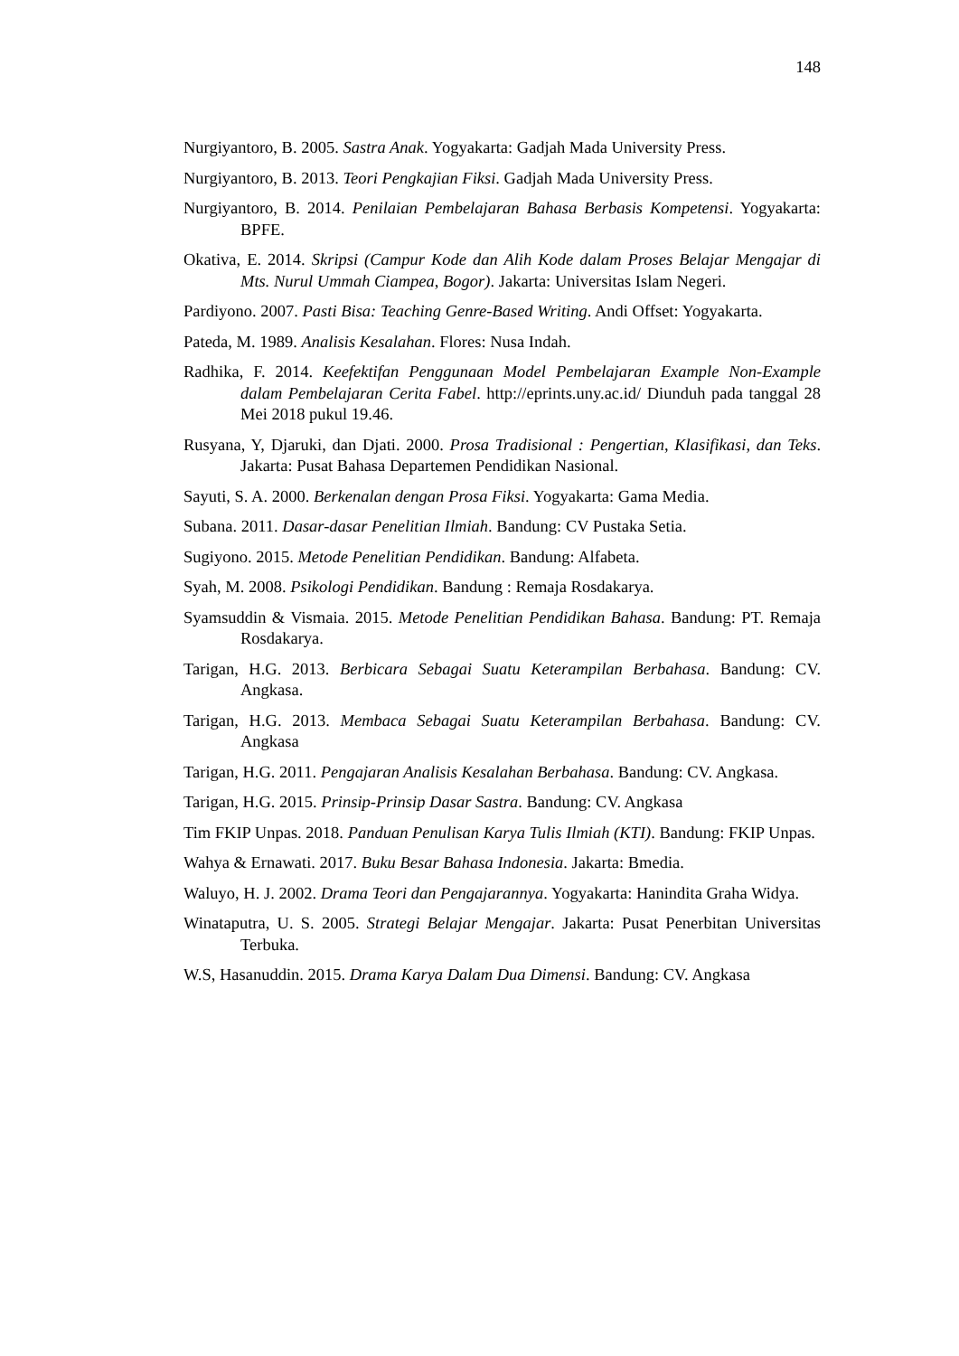148
Nurgiyantoro, B. 2005. Sastra Anak. Yogyakarta: Gadjah Mada University Press.
Nurgiyantoro, B. 2013. Teori Pengkajian Fiksi. Gadjah Mada University Press.
Nurgiyantoro, B. 2014. Penilaian Pembelajaran Bahasa Berbasis Kompetensi. Yogyakarta: BPFE.
Okativa, E. 2014. Skripsi (Campur Kode dan Alih Kode dalam Proses Belajar Mengajar di Mts. Nurul Ummah Ciampea, Bogor). Jakarta: Universitas Islam Negeri.
Pardiyono. 2007. Pasti Bisa: Teaching Genre-Based Writing. Andi Offset: Yogyakarta.
Pateda, M. 1989. Analisis Kesalahan. Flores: Nusa Indah.
Radhika, F. 2014. Keefektifan Penggunaan Model Pembelajaran Example Non-Example dalam Pembelajaran Cerita Fabel. http://eprints.uny.ac.id/ Diunduh pada tanggal 28 Mei 2018 pukul 19.46.
Rusyana, Y, Djaruki, dan Djati. 2000. Prosa Tradisional : Pengertian, Klasifikasi, dan Teks. Jakarta: Pusat Bahasa Departemen Pendidikan Nasional.
Sayuti, S. A. 2000. Berkenalan dengan Prosa Fiksi. Yogyakarta: Gama Media.
Subana. 2011. Dasar-dasar Penelitian Ilmiah. Bandung: CV Pustaka Setia.
Sugiyono. 2015. Metode Penelitian Pendidikan. Bandung: Alfabeta.
Syah, M. 2008. Psikologi Pendidikan. Bandung : Remaja Rosdakarya.
Syamsuddin & Vismaia. 2015. Metode Penelitian Pendidikan Bahasa. Bandung: PT. Remaja Rosdakarya.
Tarigan, H.G. 2013. Berbicara Sebagai Suatu Keterampilan Berbahasa. Bandung: CV. Angkasa.
Tarigan, H.G. 2013. Membaca Sebagai Suatu Keterampilan Berbahasa. Bandung: CV. Angkasa
Tarigan, H.G. 2011. Pengajaran Analisis Kesalahan Berbahasa. Bandung: CV. Angkasa.
Tarigan, H.G. 2015. Prinsip-Prinsip Dasar Sastra. Bandung: CV. Angkasa
Tim FKIP Unpas. 2018. Panduan Penulisan Karya Tulis Ilmiah (KTI). Bandung: FKIP Unpas.
Wahya & Ernawati. 2017. Buku Besar Bahasa Indonesia. Jakarta: Bmedia.
Waluyo, H. J. 2002. Drama Teori dan Pengajarannya. Yogyakarta: Hanindita Graha Widya.
Winataputra, U. S. 2005. Strategi Belajar Mengajar. Jakarta: Pusat Penerbitan Universitas Terbuka.
W.S, Hasanuddin. 2015. Drama Karya Dalam Dua Dimensi. Bandung: CV. Angkasa